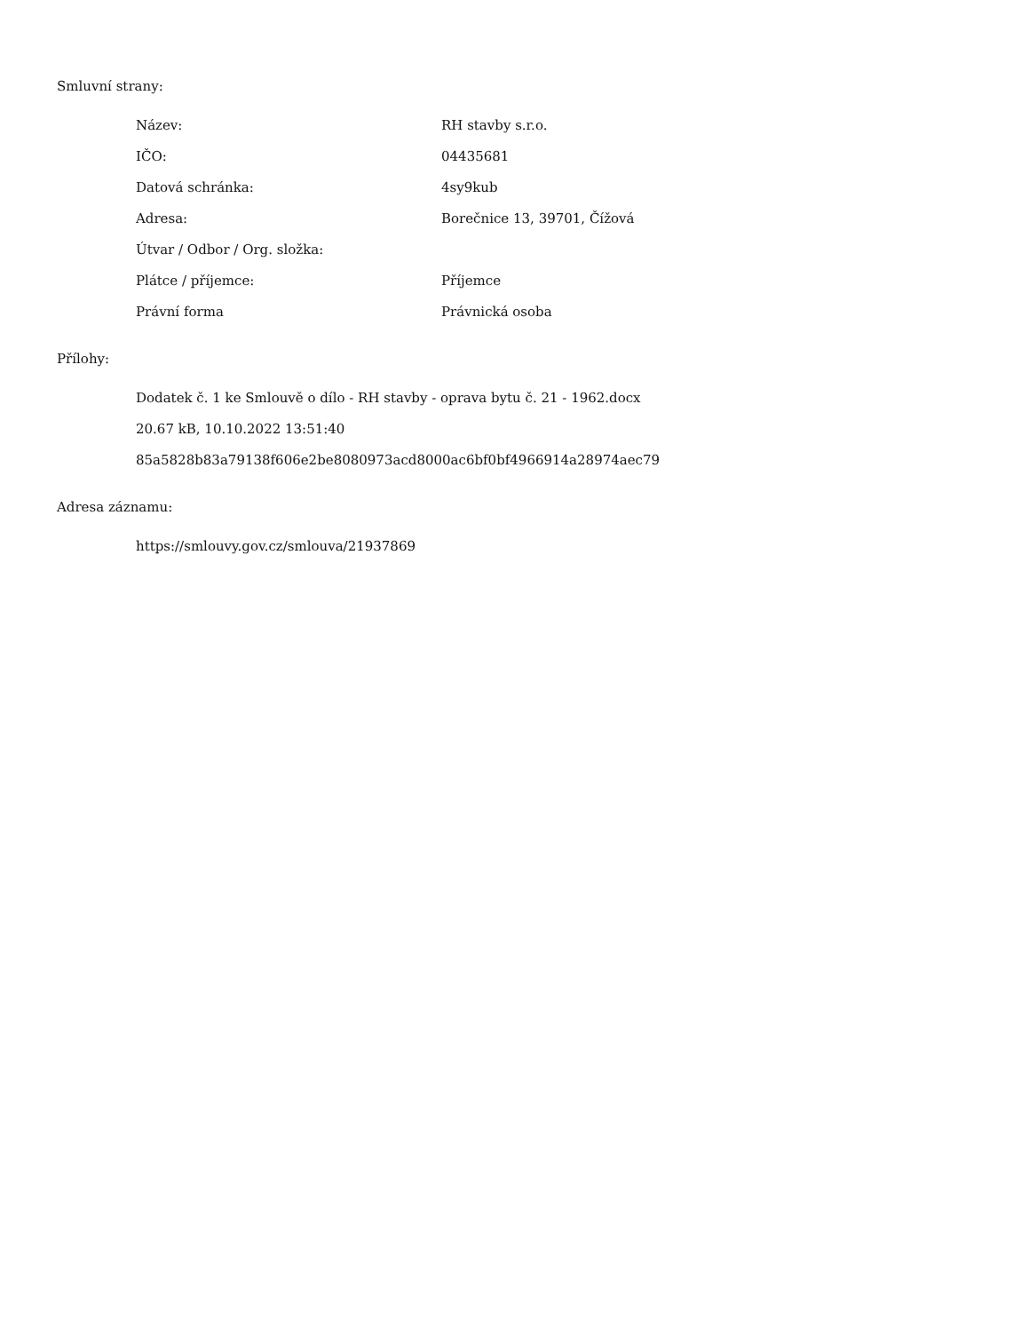Smluvní strany:
| Název: | RH stavby s.r.o. |
| IČO: | 04435681 |
| Datová schránka: | 4sy9kub |
| Adresa: | Borečnice 13, 39701, Čížová |
| Útvar / Odbor / Org. složka: | |
| Plátce / příjemce: | Příjemce |
| Právní forma | Právnická osoba |
Přílohy:
Dodatek č. 1 ke Smlouvě o dílo - RH stavby - oprava bytu č. 21 - 1962.docx
20.67 kB, 10.10.2022 13:51:40
85a5828b83a79138f606e2be8080973acd8000ac6bf0bf4966914a28974aec79
Adresa záznamu:
https://smlouvy.gov.cz/smlouva/21937869